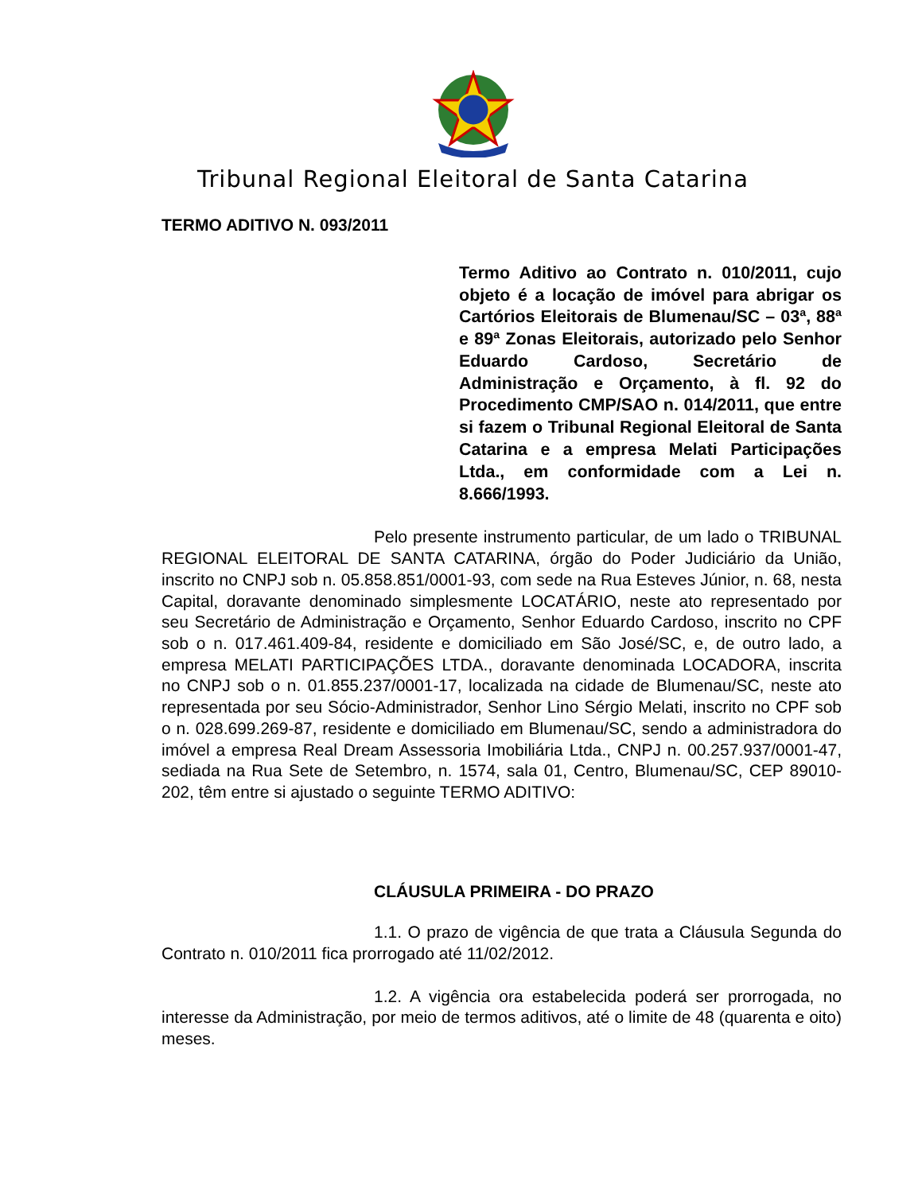Tribunal Regional Eleitoral de Santa Catarina
TERMO ADITIVO N. 093/2011
Termo Aditivo ao Contrato n. 010/2011, cujo objeto é a locação de imóvel para abrigar os Cartórios Eleitorais de Blumenau/SC – 03ª, 88ª e 89ª Zonas Eleitorais, autorizado pelo Senhor Eduardo Cardoso, Secretário de Administração e Orçamento, à fl. 92 do Procedimento CMP/SAO n. 014/2011, que entre si fazem o Tribunal Regional Eleitoral de Santa Catarina e a empresa Melati Participações Ltda., em conformidade com a Lei n. 8.666/1993.
Pelo presente instrumento particular, de um lado o TRIBUNAL REGIONAL ELEITORAL DE SANTA CATARINA, órgão do Poder Judiciário da União, inscrito no CNPJ sob n. 05.858.851/0001-93, com sede na Rua Esteves Júnior, n. 68, nesta Capital, doravante denominado simplesmente LOCATÁRIO, neste ato representado por seu Secretário de Administração e Orçamento, Senhor Eduardo Cardoso, inscrito no CPF sob o n. 017.461.409-84, residente e domiciliado em São José/SC, e, de outro lado, a empresa MELATI PARTICIPAÇÕES LTDA., doravante denominada LOCADORA, inscrita no CNPJ sob o n. 01.855.237/0001-17, localizada na cidade de Blumenau/SC, neste ato representada por seu Sócio-Administrador, Senhor Lino Sérgio Melati, inscrito no CPF sob o n. 028.699.269-87, residente e domiciliado em Blumenau/SC, sendo a administradora do imóvel a empresa Real Dream Assessoria Imobiliária Ltda., CNPJ n. 00.257.937/0001-47, sediada na Rua Sete de Setembro, n. 1574, sala 01, Centro, Blumenau/SC, CEP 89010-202, têm entre si ajustado o seguinte TERMO ADITIVO:
CLÁUSULA PRIMEIRA - DO PRAZO
1.1. O prazo de vigência de que trata a Cláusula Segunda do Contrato n. 010/2011 fica prorrogado até 11/02/2012.
1.2. A vigência ora estabelecida poderá ser prorrogada, no interesse da Administração, por meio de termos aditivos, até o limite de 48 (quarenta e oito) meses.